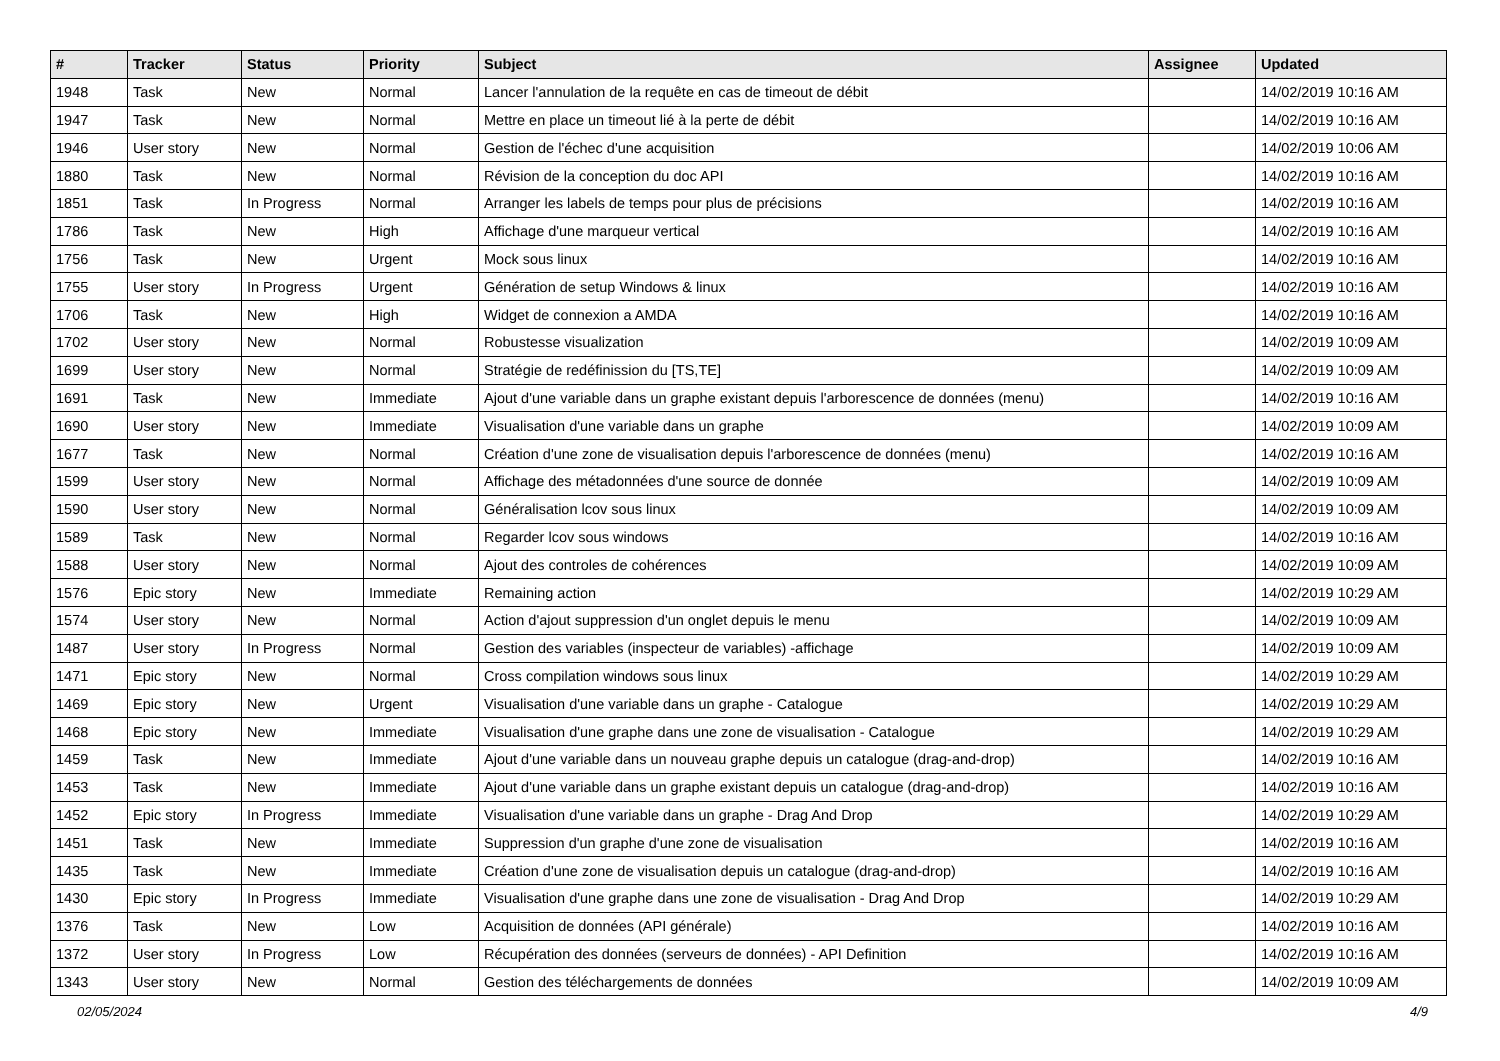| # | Tracker | Status | Priority | Subject | Assignee | Updated |
| --- | --- | --- | --- | --- | --- | --- |
| 1948 | Task | New | Normal | Lancer l'annulation de la requête en cas de timeout de débit | | 14/02/2019 10:16 AM |
| 1947 | Task | New | Normal | Mettre en place un timeout lié à la perte de débit | | 14/02/2019 10:16 AM |
| 1946 | User story | New | Normal | Gestion de l'échec d'une acquisition | | 14/02/2019 10:06 AM |
| 1880 | Task | New | Normal | Révision de la conception du doc API | | 14/02/2019 10:16 AM |
| 1851 | Task | In Progress | Normal | Arranger les labels de temps pour plus de précisions | | 14/02/2019 10:16 AM |
| 1786 | Task | New | High | Affichage d'une marqueur vertical | | 14/02/2019 10:16 AM |
| 1756 | Task | New | Urgent | Mock sous linux | | 14/02/2019 10:16 AM |
| 1755 | User story | In Progress | Urgent | Génération de setup Windows & linux | | 14/02/2019 10:16 AM |
| 1706 | Task | New | High | Widget de connexion a AMDA | | 14/02/2019 10:16 AM |
| 1702 | User story | New | Normal | Robustesse visualization | | 14/02/2019 10:09 AM |
| 1699 | User story | New | Normal | Stratégie de redéfinission du [TS,TE] | | 14/02/2019 10:09 AM |
| 1691 | Task | New | Immediate | Ajout d'une variable dans un graphe existant depuis l'arborescence de données (menu) | | 14/02/2019 10:16 AM |
| 1690 | User story | New | Immediate | Visualisation d'une variable dans un graphe | | 14/02/2019 10:09 AM |
| 1677 | Task | New | Normal | Création d'une zone de visualisation depuis l'arborescence de données (menu) | | 14/02/2019 10:16 AM |
| 1599 | User story | New | Normal | Affichage des métadonnées d'une source de donnée | | 14/02/2019 10:09 AM |
| 1590 | User story | New | Normal | Généralisation lcov sous linux | | 14/02/2019 10:09 AM |
| 1589 | Task | New | Normal | Regarder lcov sous windows | | 14/02/2019 10:16 AM |
| 1588 | User story | New | Normal | Ajout des controles de cohérences | | 14/02/2019 10:09 AM |
| 1576 | Epic story | New | Immediate | Remaining action | | 14/02/2019 10:29 AM |
| 1574 | User story | New | Normal | Action d'ajout suppression d'un onglet depuis le menu | | 14/02/2019 10:09 AM |
| 1487 | User story | In Progress | Normal | Gestion des variables (inspecteur de variables) -affichage | | 14/02/2019 10:09 AM |
| 1471 | Epic story | New | Normal | Cross compilation windows sous linux | | 14/02/2019 10:29 AM |
| 1469 | Epic story | New | Urgent | Visualisation d'une variable dans un graphe - Catalogue | | 14/02/2019 10:29 AM |
| 1468 | Epic story | New | Immediate | Visualisation d'une graphe dans une zone de visualisation - Catalogue | | 14/02/2019 10:29 AM |
| 1459 | Task | New | Immediate | Ajout d'une variable dans un nouveau graphe depuis un catalogue (drag-and-drop) | | 14/02/2019 10:16 AM |
| 1453 | Task | New | Immediate | Ajout d'une variable dans un graphe existant depuis un catalogue (drag-and-drop) | | 14/02/2019 10:16 AM |
| 1452 | Epic story | In Progress | Immediate | Visualisation d'une variable dans un graphe - Drag And Drop | | 14/02/2019 10:29 AM |
| 1451 | Task | New | Immediate | Suppression d'un graphe d'une zone de visualisation | | 14/02/2019 10:16 AM |
| 1435 | Task | New | Immediate | Création d'une zone de visualisation depuis un catalogue (drag-and-drop) | | 14/02/2019 10:16 AM |
| 1430 | Epic story | In Progress | Immediate | Visualisation d'une graphe dans une zone de visualisation - Drag And Drop | | 14/02/2019 10:29 AM |
| 1376 | Task | New | Low | Acquisition de données (API générale) | | 14/02/2019 10:16 AM |
| 1372 | User story | In Progress | Low | Récupération des données (serveurs de données) - API Definition | | 14/02/2019 10:16 AM |
| 1343 | User story | New | Normal | Gestion des téléchargements de données | | 14/02/2019 10:09 AM |
02/05/2024 4/9